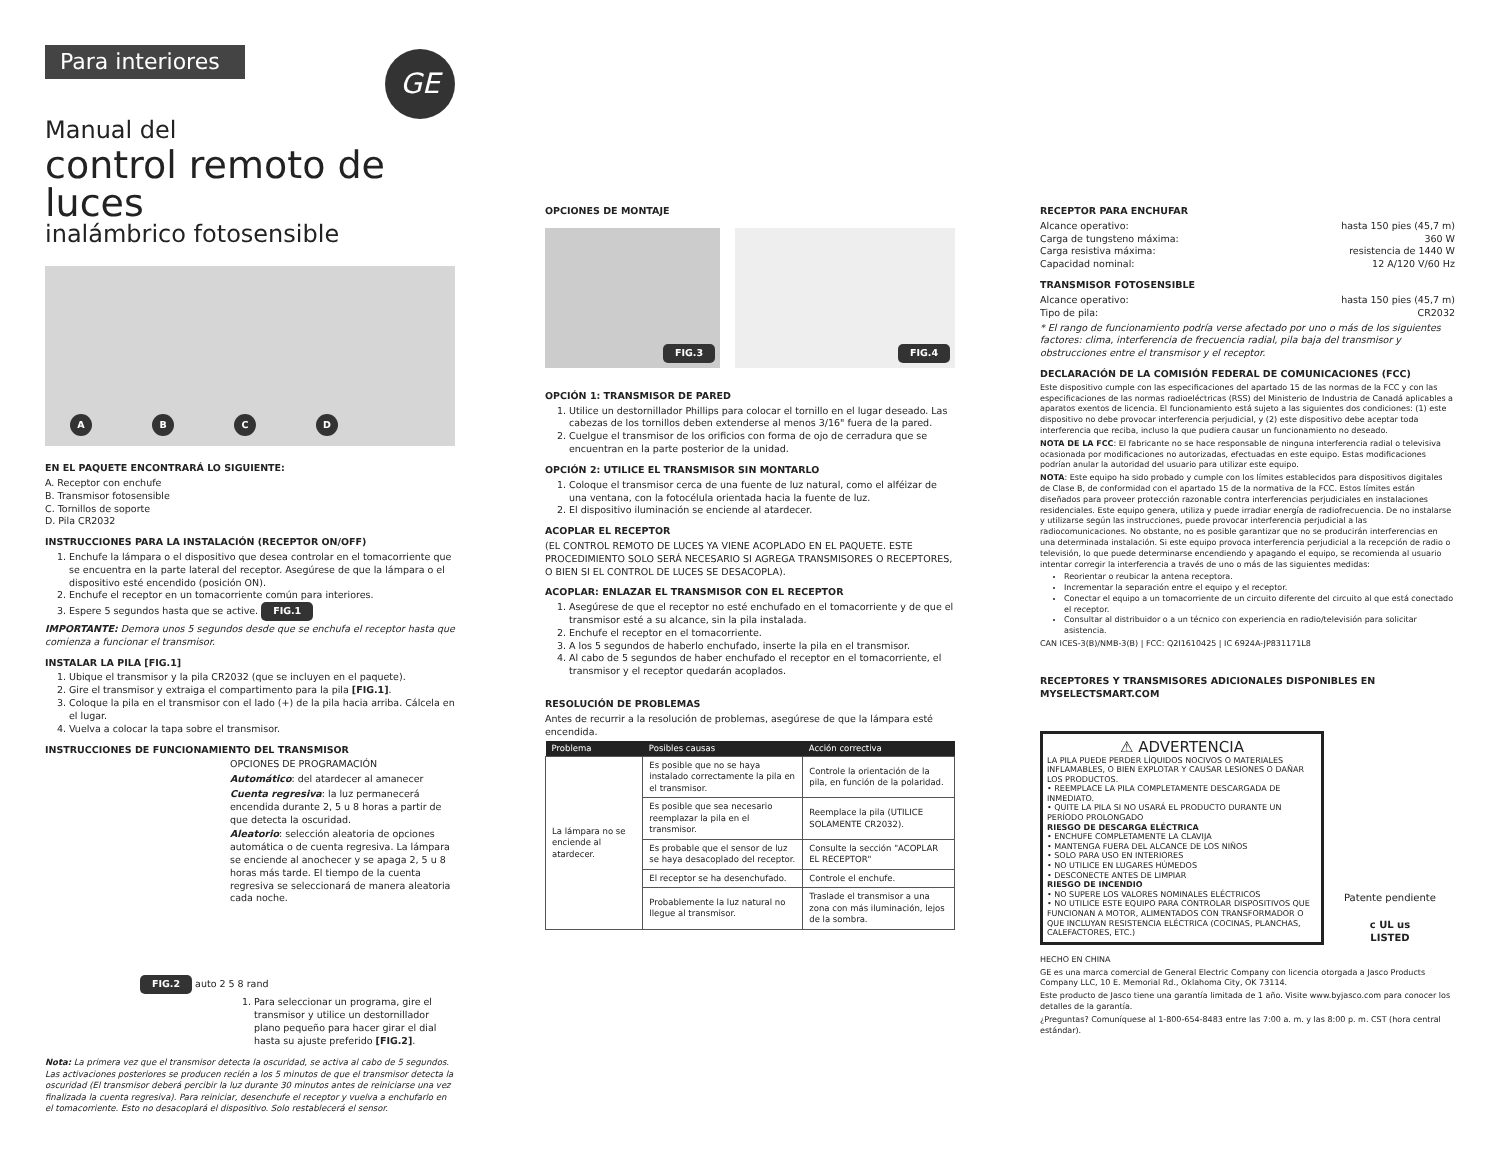Para interiores
GE
Manual del
control remoto de luces
inalámbrico fotosensible
A
B
C
D
EN EL PAQUETE ENCONTRARÁ LO SIGUIENTE:
A. Receptor con enchufe
B. Transmisor fotosensible
C. Tornillos de soporte
D. Pila CR2032
INSTRUCCIONES PARA LA INSTALACIÓN (RECEPTOR ON/OFF)
1. Enchufe la lámpara o el dispositivo que desea controlar en el tomacorriente que se encuentra en la parte lateral del receptor. Asegúrese de que la lámpara o el dispositivo esté encendido (posición ON).
2. Enchufe el receptor en un tomacorriente común para interiores.
3. Espere 5 segundos hasta que se active. FIG.1
IMPORTANTE: Demora unos 5 segundos desde que se enchufa el receptor hasta que comienza a funcionar el transmisor.
INSTALAR LA PILA [FIG.1]
1. Ubique el transmisor y la pila CR2032 (que se incluyen en el paquete).
2. Gire el transmisor y extraiga el compartimento para la pila [FIG.1].
3. Coloque la pila en el transmisor con el lado (+) de la pila hacia arriba. Cálcela en el lugar.
4. Vuelva a colocar la tapa sobre el transmisor.
INSTRUCCIONES DE FUNCIONAMIENTO DEL TRANSMISOR
OPCIONES DE PROGRAMACIÓN
Automático: del atardecer al amanecer
Cuenta regresiva: la luz permanecerá encendida durante 2, 5 u 8 horas a partir de que detecta la oscuridad.
Aleatorio: selección aleatoria de opciones automática o de cuenta regresiva. La lámpara se enciende al anochecer y se apaga 2, 5 u 8 horas más tarde. El tiempo de la cuenta regresiva se seleccionará de manera aleatoria cada noche.
FIG.2 auto 2 5 8 rand
1. Para seleccionar un programa, gire el transmisor y utilice un destornillador plano pequeño para hacer girar el dial hasta su ajuste preferido [FIG.2].
Nota: La primera vez que el transmisor detecta la oscuridad, se activa al cabo de 5 segundos. Las activaciones posteriores se producen recién a los 5 minutos de que el transmisor detecta la oscuridad (El transmisor deberá percibir la luz durante 30 minutos antes de reiniciarse una vez finalizada la cuenta regresiva). Para reiniciar, desenchufe el receptor y vuelva a enchufarlo en el tomacorriente. Esto no desacoplará el dispositivo. Solo restablecerá el sensor.
OPCIONES DE MONTAJE
FIG.3 FIG.4
OPCIÓN 1: TRANSMISOR DE PARED
1. Utilice un destornillador Phillips para colocar el tornillo en el lugar deseado. Las cabezas de los tornillos deben extenderse al menos 3/16" fuera de la pared.
2. Cuelgue el transmisor de los orificios con forma de ojo de cerradura que se encuentran en la parte posterior de la unidad.
OPCIÓN 2: UTILICE EL TRANSMISOR SIN MONTARLO
1. Coloque el transmisor cerca de una fuente de luz natural, como el alféizar de una ventana, con la fotocélula orientada hacia la fuente de luz.
2. El dispositivo iluminación se enciende al atardecer.
ACOPLAR EL RECEPTOR
(EL CONTROL REMOTO DE LUCES YA VIENE ACOPLADO EN EL PAQUETE. ESTE PROCEDIMIENTO SOLO SERÁ NECESARIO SI AGREGA TRANSMISORES O RECEPTORES, O BIEN SI EL CONTROL DE LUCES SE DESACOPLA).
ACOPLAR: ENLAZAR EL TRANSMISOR CON EL RECEPTOR
1. Asegúrese de que el receptor no esté enchufado en el tomacorriente y de que el transmisor esté a su alcance, sin la pila instalada.
2. Enchufe el receptor en el tomacorriente.
3. A los 5 segundos de haberlo enchufado, inserte la pila en el transmisor.
4. Al cabo de 5 segundos de haber enchufado el receptor en el tomacorriente, el transmisor y el receptor quedarán acoplados.
RESOLUCIÓN DE PROBLEMAS
Antes de recurrir a la resolución de problemas, asegúrese de que la lámpara esté encendida.
| Problema | Posibles causas | Acción correctiva |
| --- | --- | --- |
| La lámpara no se enciende al atardecer. | Es posible que no se haya instalado correctamente la pila en el transmisor. | Controle la orientación de la pila, en función de la polaridad. |
| | Es posible que sea necesario reemplazar la pila en el transmisor. | Reemplace la pila (UTILICE SOLAMENTE CR2032). |
| | Es probable que el sensor de luz se haya desacoplado del receptor. | Consulte la sección "ACOPLAR EL RECEPTOR" |
| | El receptor se ha desenchufado. | Controle el enchufe. |
| | Probablemente la luz natural no llegue al transmisor. | Traslade el transmisor a una zona con más iluminación, lejos de la sombra. |
RECEPTOR PARA ENCHUFAR
Alcance operativo: hasta 150 pies (45,7 m)
Carga de tungsteno máxima: 360 W
Carga resistiva máxima: resistencia de 1440 W
Capacidad nominal: 12 A/120 V/60 Hz
TRANSMISOR FOTOSENSIBLE
Alcance operativo: hasta 150 pies (45,7 m)
Tipo de pila: CR2032
* El rango de funcionamiento podría verse afectado por uno o más de los siguientes factores: clima, interferencia de frecuencia radial, pila baja del transmisor y obstrucciones entre el transmisor y el receptor.
DECLARACIÓN DE LA COMISIÓN FEDERAL DE COMUNICACIONES (FCC)
Este dispositivo cumple con las especificaciones del apartado 15 de las normas de la FCC y con las especificaciones de las normas radioeléctricas (RSS) del Ministerio de Industria de Canadá aplicables a aparatos exentos de licencia. El funcionamiento está sujeto a las siguientes dos condiciones: (1) este dispositivo no debe provocar interferencia perjudicial, y (2) este dispositivo debe aceptar toda interferencia que reciba, incluso la que pudiera causar un funcionamiento no deseado.
NOTA DE LA FCC: El fabricante no se hace responsable de ninguna interferencia radial o televisiva ocasionada por modificaciones no autorizadas, efectuadas en este equipo. Estas modificaciones podrían anular la autoridad del usuario para utilizar este equipo.
NOTA: Este equipo ha sido probado y cumple con los límites establecidos para dispositivos digitales de Clase B, de conformidad con el apartado 15 de la normativa de la FCC. Estos límites están diseñados para proveer protección razonable contra interferencias perjudiciales en instalaciones residenciales. Este equipo genera, utiliza y puede irradiar energía de radiofrecuencia. De no instalarse y utilizarse según las instrucciones, puede provocar interferencia perjudicial a las radiocomunicaciones. No obstante, no es posible garantizar que no se producirán interferencias en una determinada instalación. Si este equipo provoca interferencia perjudicial a la recepción de radio o televisión, lo que puede determinarse encendiendo y apagando el equipo, se recomienda al usuario intentar corregir la interferencia a través de uno o más de las siguientes medidas:
Reorientar o reubicar la antena receptora.
Incrementar la separación entre el equipo y el receptor.
Conectar el equipo a un tomacorriente de un circuito diferente del circuito al que está conectado el receptor.
Consultar al distribuidor o a un técnico con experiencia en radio/televisión para solicitar asistencia.
CAN ICES-3(B)/NMB-3(B) | FCC: Q2I1610425 | IC 6924A-JP831171L8
RECEPTORES Y TRANSMISORES ADICIONALES DISPONIBLES EN MYSELECTSMART.COM
⚠ ADVERTENCIA
LA PILA PUEDE PERDER LÍQUIDOS NOCIVOS O MATERIALES INFLAMABLES, O BIEN EXPLOTAR Y CAUSAR LESIONES O DAÑAR LOS PRODUCTOS.
• REEMPLACE LA PILA COMPLETAMENTE DESCARGADA DE INMEDIATO.
• QUITE LA PILA SI NO USARÁ EL PRODUCTO DURANTE UN PERÍODO PROLONGADO
RIESGO DE DESCARGA ELÉCTRICA
• ENCHUFE COMPLETAMENTE LA CLAVIJA
• MANTENGA FUERA DEL ALCANCE DE LOS NIÑOS
• SOLO PARA USO EN INTERIORES
• NO UTILICE EN LUGARES HÚMEDOS
• DESCONECTE ANTES DE LIMPIAR
RIESGO DE INCENDIO
• NO SUPERE LOS VALORES NOMINALES ELÉCTRICOS
• NO UTILICE ESTE EQUIPO PARA CONTROLAR DISPOSITIVOS QUE FUNCIONAN A MOTOR, ALIMENTADOS CON TRANSFORMADOR O QUE INCLUYAN RESISTENCIA ELÉCTRICA (COCINAS, PLANCHAS, CALEFACTORES, ETC.)
Patente pendiente
c UL us
LISTED
HECHO EN CHINA
GE es una marca comercial de General Electric Company con licencia otorgada a Jasco Products Company LLC, 10 E. Memorial Rd., Oklahoma City, OK 73114.
Este producto de Jasco tiene una garantía limitada de 1 año. Visite www.byjasco.com para conocer los detalles de la garantía.
¿Preguntas? Comuníquese al 1-800-654-8483 entre las 7:00 a. m. y las 8:00 p. m. CST (hora central estándar).